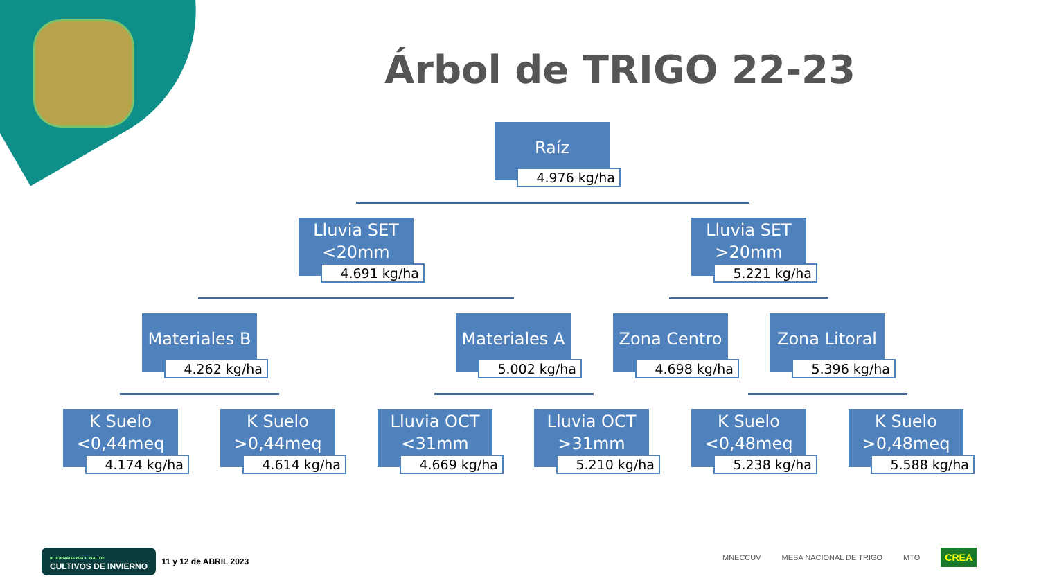Árbol de TRIGO 22-23
Raíz
4.976 kg/ha
Lluvia SET
<20mm
4.691 kg/ha
Lluvia SET
>20mm
5.221 kg/ha
Materiales B
4.262 kg/ha
Materiales A
5.002 kg/ha
Zona Centro
4.698 kg/ha
Zona Litoral
5.396 kg/ha
K Suelo
<0,44meq
4.174 kg/ha
K Suelo
>0,44meq
4.614 kg/ha
Lluvia OCT
<31mm
4.669 kg/ha
Lluvia OCT
>31mm
5.210 kg/ha
K Suelo
<0,48meq
5.238 kg/ha
K Suelo
>0,48meq
5.588 kg/ha
III JORNADA NACIONAL DE
CULTIVOS DE INVIERNO 11 y 12 de ABRIL 2023
MNECCUV MESA NACIONAL DE TRIGO MTO CREA